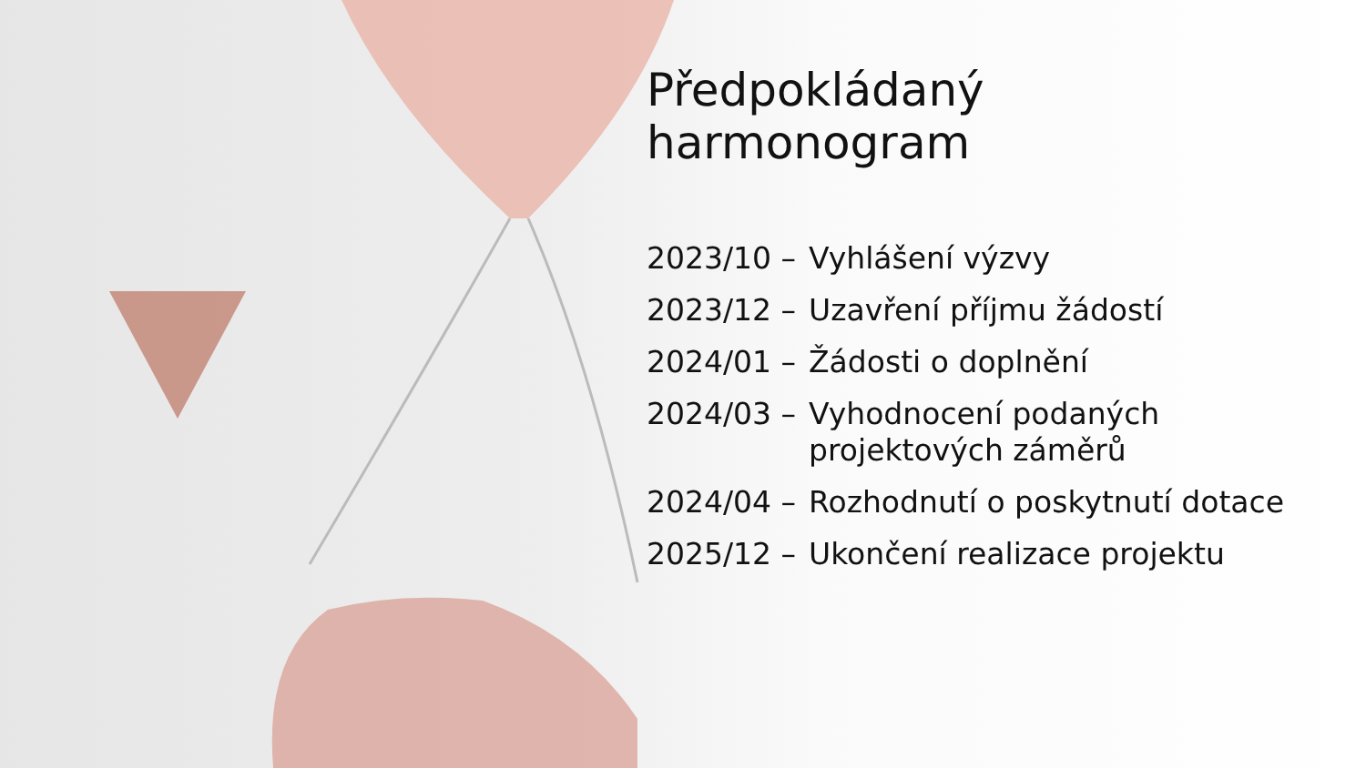Předpokládaný
harmonogram
2023/10 – Vyhlášení výzvy
2023/12 – Uzavření příjmu žádostí
2024/01 – Žádosti o doplnění
2024/03 – Vyhodnocení podaných projektových záměrů
2024/04 – Rozhodnutí o poskytnutí dotace
2025/12 – Ukončení realizace projektu